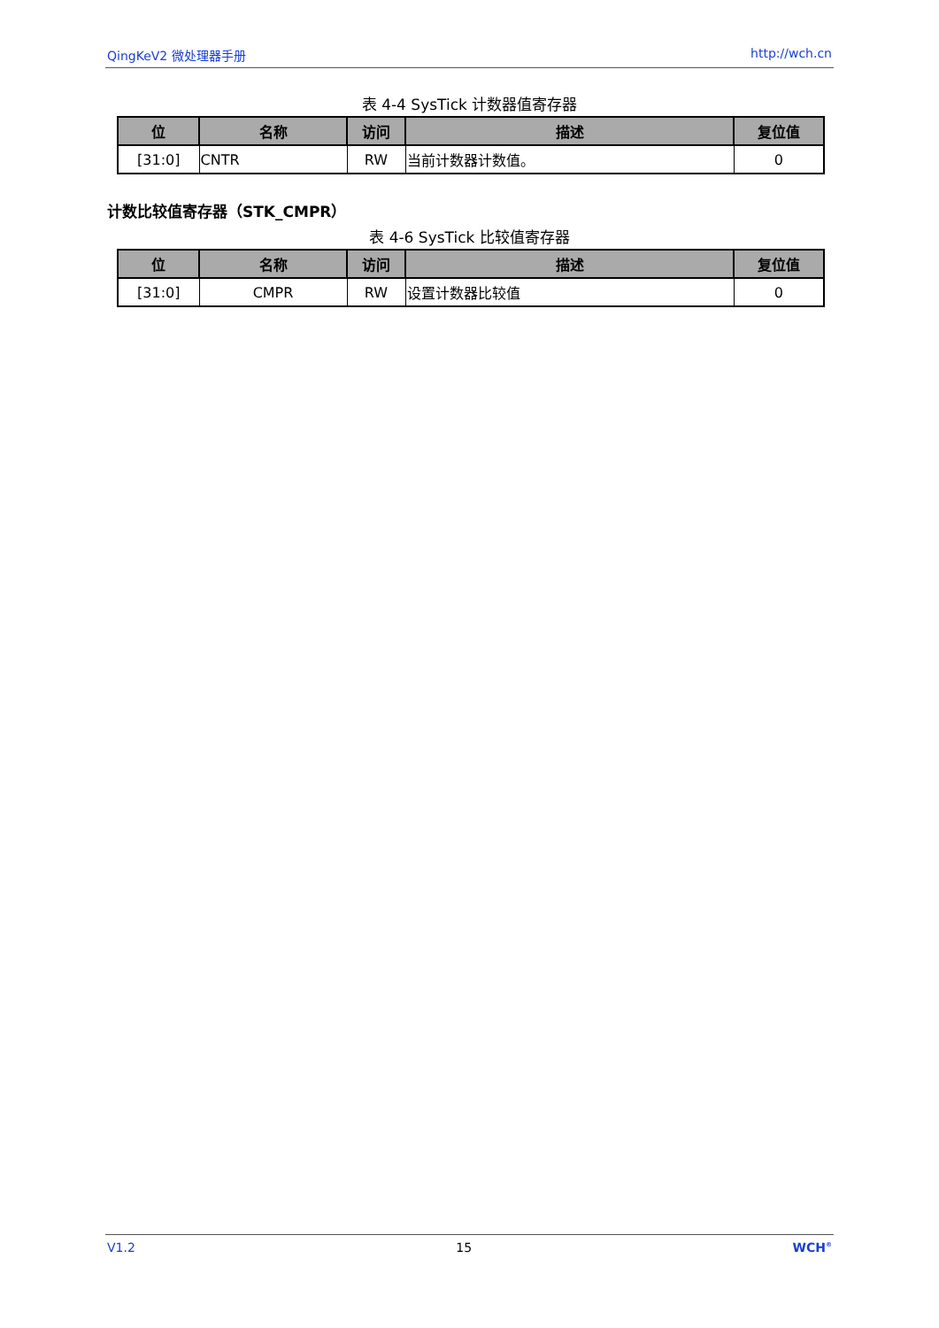QingKeV2 微处理器手册 http://wch.cn
表 4-4 SysTick 计数器值寄存器
| 位 | 名称 | 访问 | 描述 | 复位值 |
| --- | --- | --- | --- | --- |
| [31:0] | CNTR | RW | 当前计数器计数值。 | 0 |
计数比较值寄存器（STK_CMPR）
表 4-6 SysTick 比较值寄存器
| 位 | 名称 | 访问 | 描述 | 复位值 |
| --- | --- | --- | --- | --- |
| [31:0] | CMPR | RW | 设置计数器比较值 | 0 |
V1.2 15 WCH<sup>®</sup>